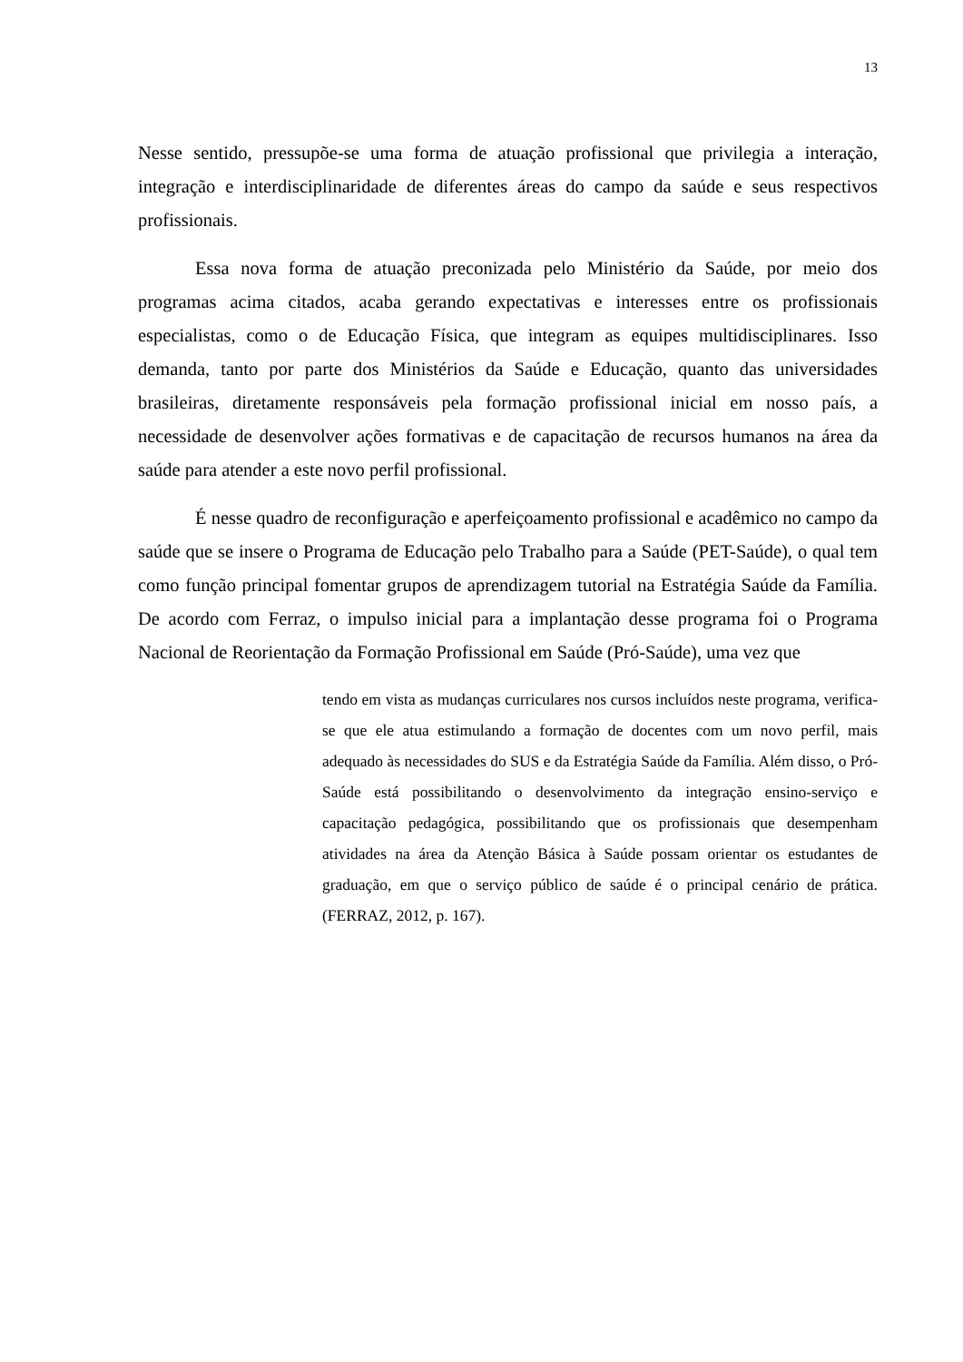13
Nesse sentido, pressupõe-se uma forma de atuação profissional que privilegia a interação, integração e interdisciplinaridade de diferentes áreas do campo da saúde e seus respectivos profissionais.
Essa nova forma de atuação preconizada pelo Ministério da Saúde, por meio dos programas acima citados, acaba gerando expectativas e interesses entre os profissionais especialistas, como o de Educação Física, que integram as equipes multidisciplinares. Isso demanda, tanto por parte dos Ministérios da Saúde e Educação, quanto das universidades brasileiras, diretamente responsáveis pela formação profissional inicial em nosso país, a necessidade de desenvolver ações formativas e de capacitação de recursos humanos na área da saúde para atender a este novo perfil profissional.
É nesse quadro de reconfiguração e aperfeiçoamento profissional e acadêmico no campo da saúde que se insere o Programa de Educação pelo Trabalho para a Saúde (PET-Saúde), o qual tem como função principal fomentar grupos de aprendizagem tutorial na Estratégia Saúde da Família. De acordo com Ferraz, o impulso inicial para a implantação desse programa foi o Programa Nacional de Reorientação da Formação Profissional em Saúde (Pró-Saúde), uma vez que
tendo em vista as mudanças curriculares nos cursos incluídos neste programa, verifica-se que ele atua estimulando a formação de docentes com um novo perfil, mais adequado às necessidades do SUS e da Estratégia Saúde da Família. Além disso, o Pró-Saúde está possibilitando o desenvolvimento da integração ensino-serviço e capacitação pedagógica, possibilitando que os profissionais que desempenham atividades na área da Atenção Básica à Saúde possam orientar os estudantes de graduação, em que o serviço público de saúde é o principal cenário de prática. (FERRAZ, 2012, p. 167).